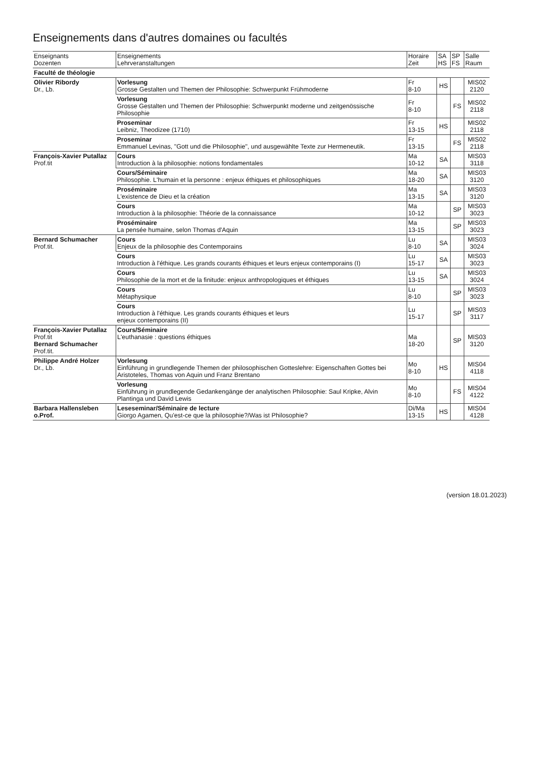Enseignements dans d'autres domaines ou facultés
| Enseignants Dozenten | Enseignements Lehrveranstaltungen | Horaire Zeit | SA HS | SP FS | Salle Raum |
| --- | --- | --- | --- | --- | --- |
| Faculté de théologie | | | | | |
| Olivier Ribordy Dr., Lb. | Vorlesung Grosse Gestalten und Themen der Philosophie: Schwerpunkt Frühmoderne | Fr 8-10 | HS | | MIS02 2120 |
| | Vorlesung Grosse Gestalten und Themen der Philosophie: Schwerpunkt moderne und zeitgenössische Philosophie | Fr 8-10 | | FS | MIS02 2118 |
| | Proseminar Leibniz, Theodizee (1710) | Fr 13-15 | HS | | MIS02 2118 |
| | Proseminar Emmanuel Levinas, "Gott und die Philosophie", und ausgewählte Texte zur Hermeneutik. | Fr 13-15 | | FS | MIS02 2118 |
| François-Xavier Putallaz Prof.tit | Cours Introduction à la philosophie: notions fondamentales | Ma 10-12 | SA | | MIS03 3118 |
| | Cours/Séminaire Philosophie. L'humain et la personne : enjeux éthiques et philosophiques | Ma 18-20 | SA | | MIS03 3120 |
| | Proséminaire L'existence de Dieu et la création | Ma 13-15 | SA | | MIS03 3120 |
| | Cours Introduction à la philosophie: Théorie de la connaissance | Ma 10-12 | | SP | MIS03 3023 |
| | Proséminaire La pensée humaine, selon Thomas d'Aquin | Ma 13-15 | | SP | MIS03 3023 |
| Bernard Schumacher Prof.tit. | Cours Enjeux de la philosophie des Contemporains | Lu 8-10 | SA | | MIS03 3024 |
| | Cours Introduction à l'éthique. Les grands courants éthiques et leurs enjeux contemporains (I) | Lu 15-17 | SA | | MIS03 3023 |
| | Cours Philosophie de la mort et de la finitude: enjeux anthropologiques et éthiques | Lu 13-15 | SA | | MIS03 3024 |
| | Cours Métaphysique | Lu 8-10 | | SP | MIS03 3023 |
| | Cours Introduction à l'éthique. Les grands courants éthiques et leurs enjeux contemporains (II) | Lu 15-17 | | SP | MIS03 3117 |
| François-Xavier Putallaz Prof.tit Bernard Schumacher Prof.tit. | Cours/Séminaire L'euthanasie : questions éthiques | Ma 18-20 | | SP | MIS03 3120 |
| Philippe André Holzer Dr., Lb. | Vorlesung Einführung in grundlegende Themen der philosophischen Gotteslehre: Eigenschaften Gottes bei Aristoteles, Thomas von Aquin und Franz Brentano | Mo 8-10 | HS | | MIS04 4118 |
| | Vorlesung Einführung in grundlegende Gedankengänge der analytischen Philosophie: Saul Kripke, Alvin Plantinga und David Lewis | Mo 8-10 | | FS | MIS04 4122 |
| Barbara Hallensleben o.Prof. | Leseseminar/Séminaire de lecture Giorgo Agamen, Qu'est-ce que la philosophie?/Was ist Philosophie? | Di/Ma 13-15 | HS | | MIS04 4128 |
(version 18.01.2023)